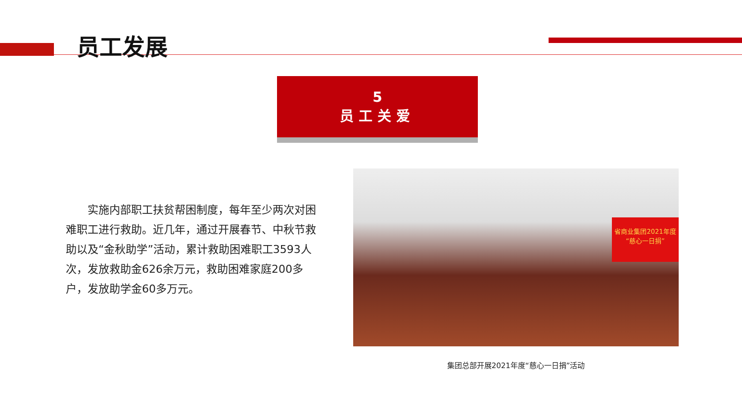员工发展
5
员工关爱
  实施内部职工扶贫帮困制度，每年至少两次对困难职工进行救助。近几年，通过开展春节、中秋节救助以及“金秋助学”活动，累计救助困难职工3593人次，发放救助金626余万元，救助困难家庭200多户，发放助学金60多万元。
省商业集团2021年度
“慈心一日捐”
集团总部开展2021年度“慈心一日捐”活动